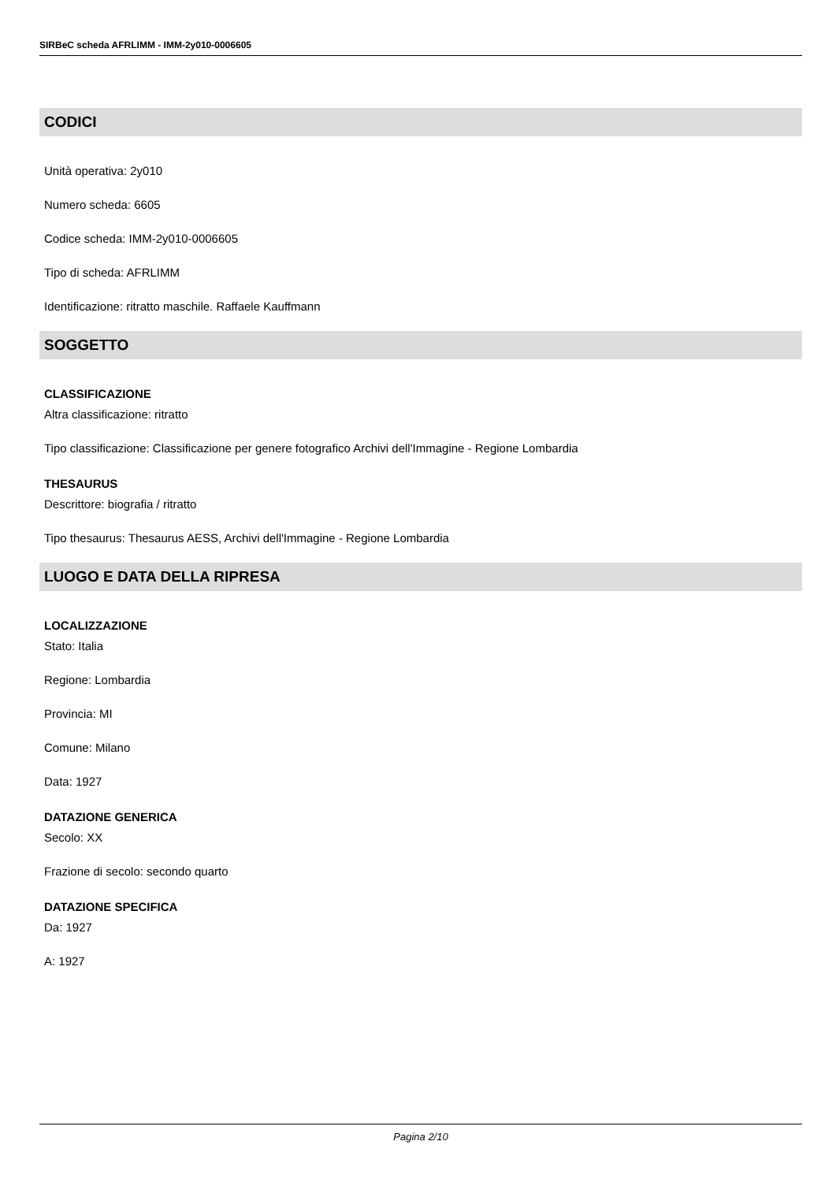SIRBeC scheda AFRLIMM - IMM-2y010-0006605
CODICI
Unità operativa: 2y010
Numero scheda: 6605
Codice scheda: IMM-2y010-0006605
Tipo di scheda: AFRLIMM
Identificazione: ritratto maschile. Raffaele Kauffmann
SOGGETTO
CLASSIFICAZIONE
Altra classificazione: ritratto
Tipo classificazione: Classificazione per genere fotografico Archivi dell'Immagine - Regione Lombardia
THESAURUS
Descrittore: biografia / ritratto
Tipo thesaurus: Thesaurus AESS, Archivi dell'Immagine - Regione Lombardia
LUOGO E DATA DELLA RIPRESA
LOCALIZZAZIONE
Stato: Italia
Regione: Lombardia
Provincia: MI
Comune: Milano
Data: 1927
DATAZIONE GENERICA
Secolo: XX
Frazione di secolo: secondo quarto
DATAZIONE SPECIFICA
Da: 1927
A: 1927
Pagina 2/10